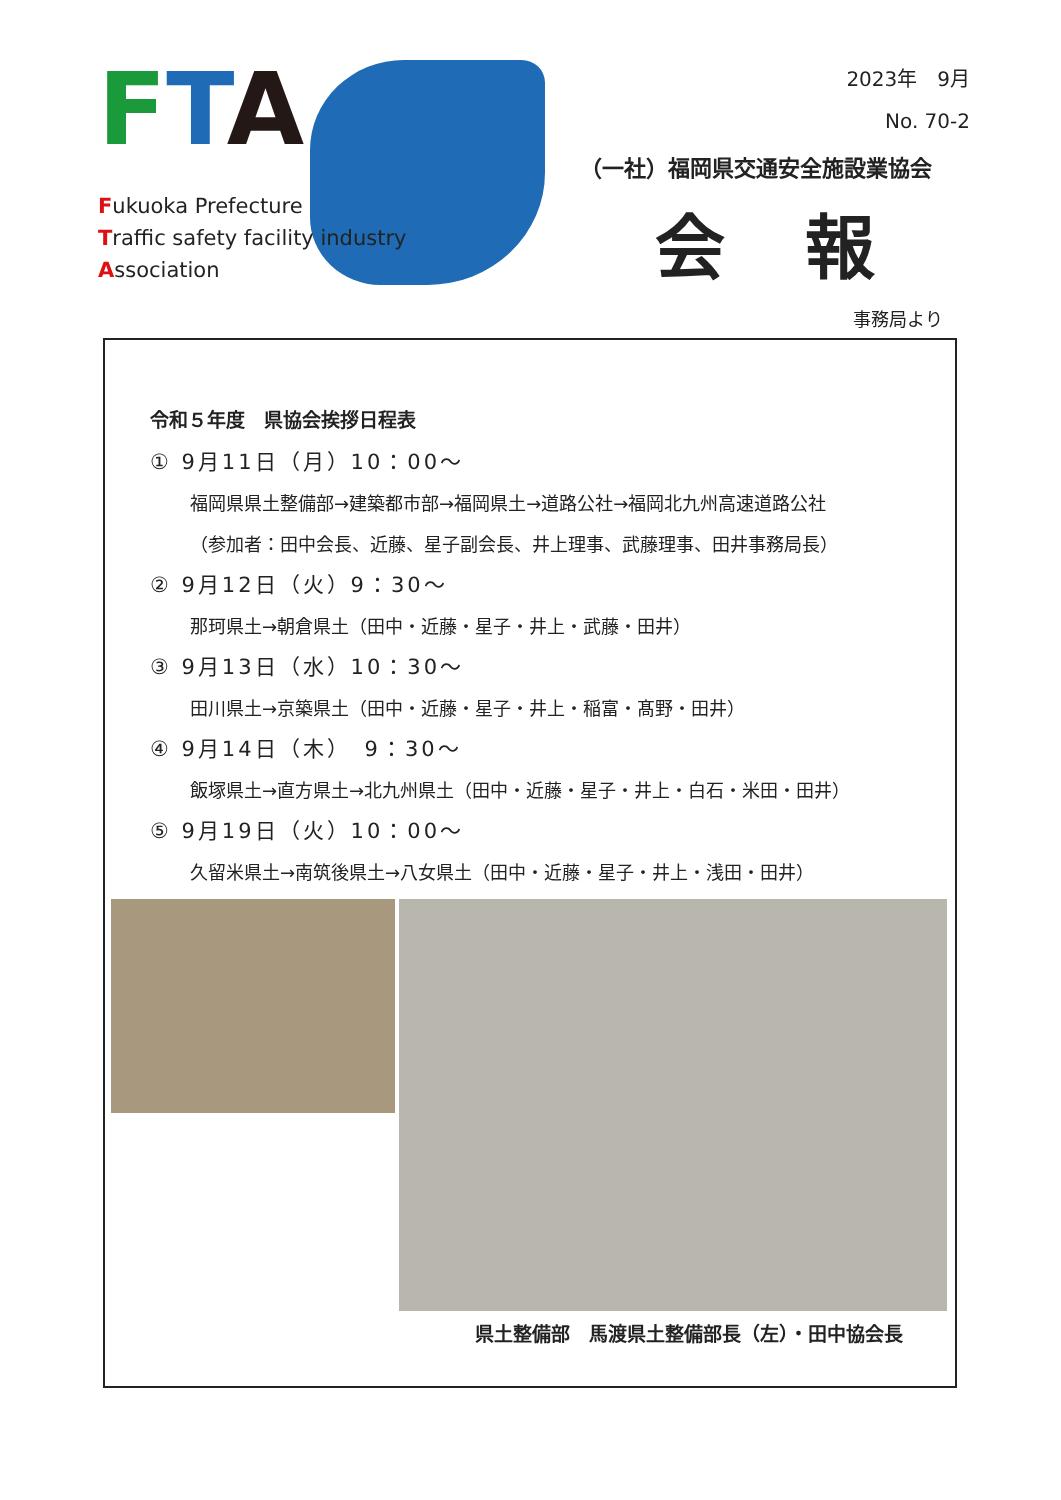FTA
Fukuoka Prefecture
Traffic safety facility industry
Association
2023年　9月
No. 70-2
（一社）福岡県交通安全施設業協会
会報
事務局より
令和５年度　県協会挨拶日程表
① 9月11日（月）10：00～
福岡県県土整備部→建築都市部→福岡県土→道路公社→福岡北九州高速道路公社
（参加者：田中会長、近藤、星子副会長、井上理事、武藤理事、田井事務局長）
② 9月12日（火）9：30～
那珂県土→朝倉県土（田中・近藤・星子・井上・武藤・田井）
③ 9月13日（水）10：30～
田川県土→京築県土（田中・近藤・星子・井上・稲富・髙野・田井）
④ 9月14日（木）　9：30～
飯塚県土→直方県土→北九州県土（田中・近藤・星子・井上・白石・米田・田井）
⑤ 9月19日（火）10：00～
久留米県土→南筑後県土→八女県土（田中・近藤・星子・井上・浅田・田井）
県土整備部　馬渡県土整備部長（左）・田中協会長